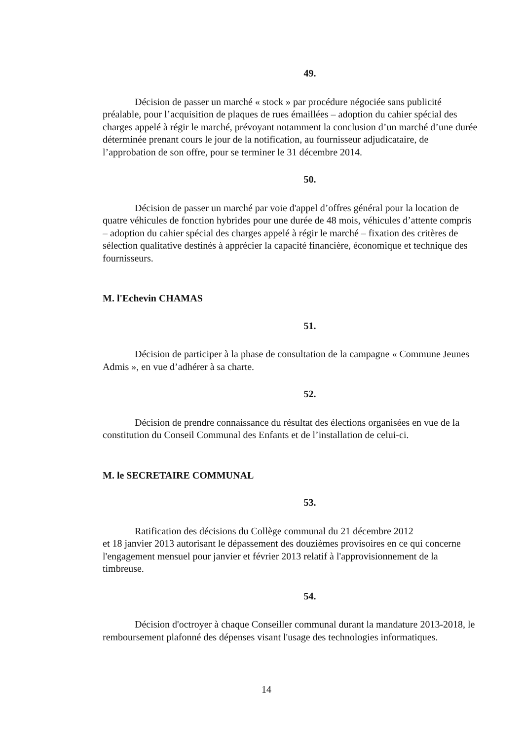49.
Décision de passer un marché « stock » par procédure négociée sans publicité préalable, pour l’acquisition de plaques de rues émaillées – adoption du cahier spécial des charges appelé à régir le marché, prévoyant notamment la conclusion d’un marché d’une durée déterminée prenant cours le jour de la notification, au fournisseur adjudicataire, de l’approbation de son offre, pour se terminer le 31 décembre 2014.
50.
Décision de passer un marché par voie d'appel d’offres général pour la location de quatre véhicules de fonction hybrides pour une durée de 48 mois, véhicules d’attente compris – adoption du cahier spécial des charges appelé à régir le marché – fixation des critères de sélection qualitative destinés à apprécier la capacité financière, économique et technique des fournisseurs.
M. l'Echevin CHAMAS
51.
Décision de participer à la phase de consultation de la campagne « Commune Jeunes Admis », en vue d’adhérer à sa charte.
52.
Décision de prendre connaissance du résultat des élections organisées en vue de la constitution du Conseil Communal des Enfants et de l’installation de celui-ci.
M. le SECRETAIRE COMMUNAL
53.
Ratification des décisions du Collège communal du 21 décembre 2012
et 18 janvier 2013 autorisant le dépassement des douzièmes provisoires en ce qui concerne l'engagement mensuel pour janvier et février 2013 relatif à l'approvisionnement de la timbreuse.
54.
Décision d'octroyer à chaque Conseiller communal durant la mandature 2013-2018, le remboursement plafonné des dépenses visant l'usage des technologies informatiques.
14